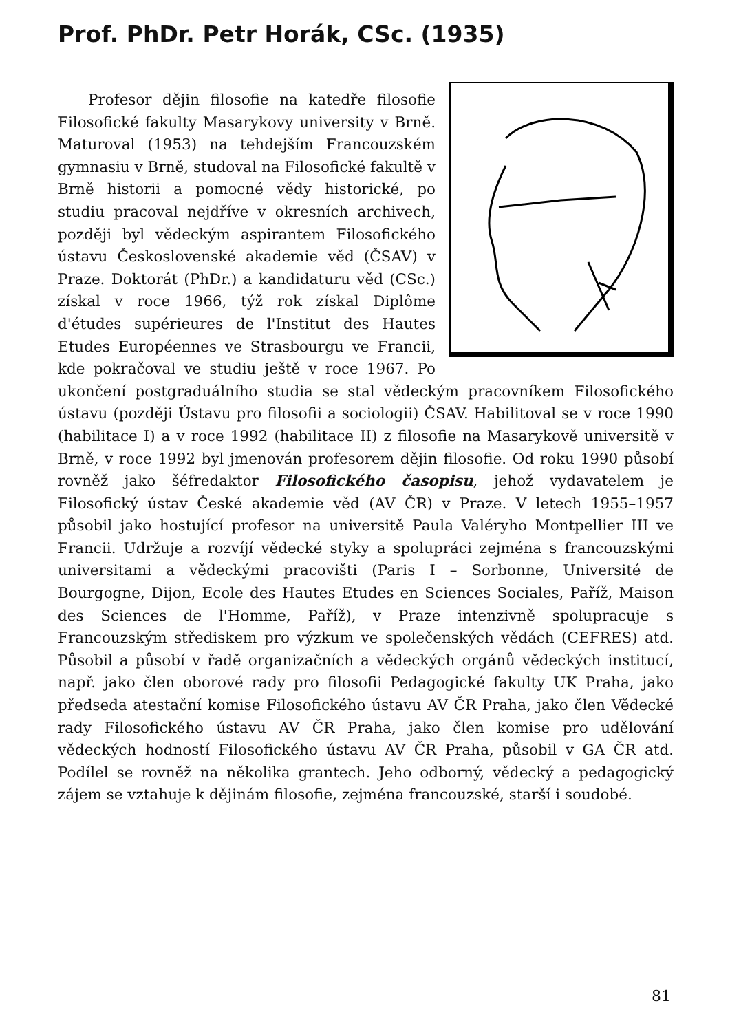Prof. PhDr. Petr Horák, CSc. (1935)
Profesor dějin filosofie na katedře filosofie Filosofické fakulty Masarykovy university v Brně. Maturoval (1953) na tehdejším Francouzském gymnasiu v Brně, studoval na Filosofické fakultě v Brně historii a pomocné vědy historické, po studiu pracoval nejdříve v okresních archivech, později byl vědeckým aspirantem Filosofického ústavu Československé akademie věd (ČSAV) v Praze. Doktorát (PhDr.) a kandidaturu věd (CSc.) získal v roce 1966, týž rok získal Diplôme d'études supérieures de l'Institut des Hautes Etudes Européennes ve Strasbourgu ve Francii, kde pokračoval ve studiu ještě v roce 1967. Po ukončení postgraduálního studia se stal vědeckým pracovníkem Filosofického ústavu (později Ústavu pro filosofii a sociologii) ČSAV. Habilitoval se v roce 1990 (habilitace I) a v roce 1992 (habilitace II) z filosofie na Masarykově universitě v Brně, v roce 1992 byl jmenován profesorem dějin filosofie. Od roku 1990 působí rovněž jako šéfredaktor Filosofického časopisu, jehož vydavatelem je Filosofický ústav České akademie věd (AV ČR) v Praze. V letech 1955–1957 působil jako hostující profesor na universitě Paula Valéryho Montpellier III ve Francii. Udržuje a rozvíjí vědecké styky a spolupráci zejména s francouzskými universitami a vědeckými pracovišti (Paris I – Sorbonne, Université de Bourgogne, Dijon, Ecole des Hautes Etudes en Sciences Sociales, Paříž, Maison des Sciences de l'Homme, Paříž), v Praze intenzivně spolupracuje s Francouzským střediskem pro výzkum ve společenských vědách (CEFRES) atd. Působil a působí v řadě organizačních a vědeckých orgánů vědeckých institucí, např. jako člen oborové rady pro filosofii Pedagogické fakulty UK Praha, jako předseda atestační komise Filosofického ústavu AV ČR Praha, jako člen Vědecké rady Filosofického ústavu AV ČR Praha, jako člen komise pro udělování vědeckých hodností Filosofického ústavu AV ČR Praha, působil v GA ČR atd. Podílel se rovněž na několika grantech. Jeho odborný, vědecký a pedagogický zájem se vztahuje k dějinám filosofie, zejména francouzské, starší i soudobé.
81